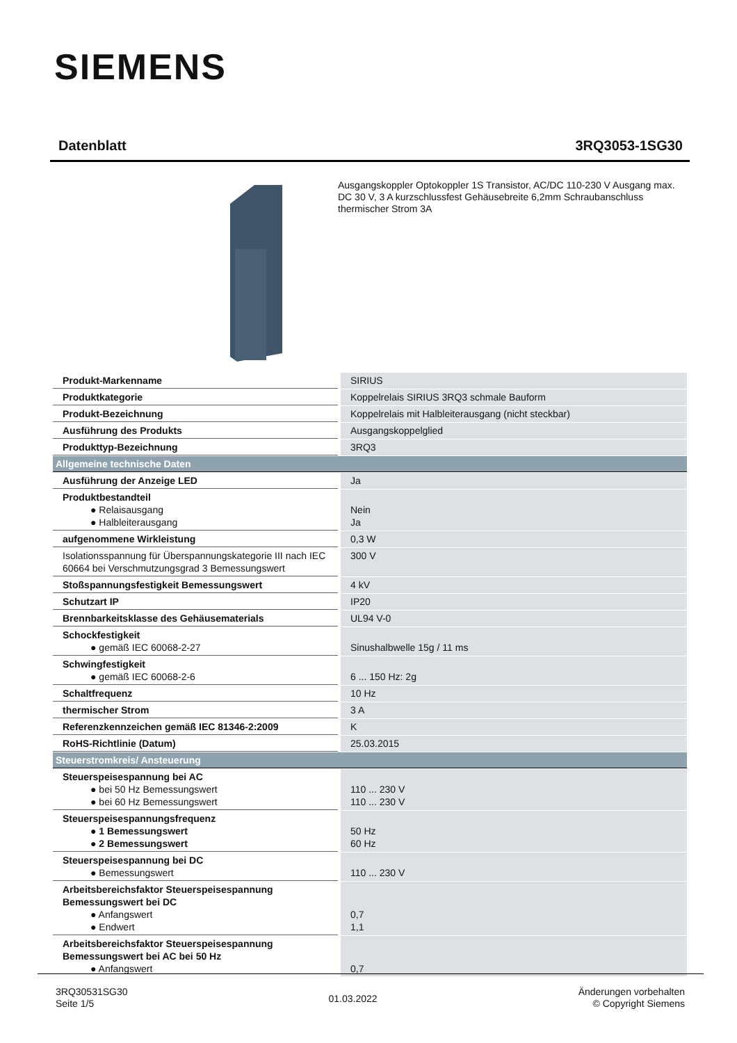SIEMENS
Datenblatt 3RQ3053-1SG30
Ausgangskoppler Optokoppler 1S Transistor, AC/DC 110-230 V Ausgang max. DC 30 V, 3 A kurzschlussfest Gehäusebreite 6,2mm Schraubanschluss thermischer Strom 3A
| Produkt-Markenname | SIRIUS |
| Produktkategorie | Koppelrelais SIRIUS 3RQ3 schmale Bauform |
| Produkt-Bezeichnung | Koppelrelais mit Halbleiterausgang (nicht steckbar) |
| Ausführung des Produkts | Ausgangskoppelglied |
| Produkttyp-Bezeichnung | 3RQ3 |
| Allgemeine technische Daten | |
| Ausführung der Anzeige LED | Ja |
| Produktbestandteil ● Relaisausgang ● Halbleiterausgang | Nein Ja |
| aufgenommene Wirkleistung | 0,3 W |
| Isolationsspannung für Überspannungskategorie III nach IEC 60664 bei Verschmutzungsgrad 3 Bemessungswert | 300 V |
| Stoßspannungsfestigkeit Bemessungswert | 4 kV |
| Schutzart IP | IP20 |
| Brennbarkeitsklasse des Gehäusematerials | UL94 V-0 |
| Schockfestigkeit ● gemäß IEC 60068-2-27 | Sinushalbwelle 15g / 11 ms |
| Schwingfestigkeit ● gemäß IEC 60068-2-6 | 6 ... 150 Hz: 2g |
| Schaltfrequenz | 10 Hz |
| thermischer Strom | 3 A |
| Referenzkennzeichen gemäß IEC 81346-2:2009 | K |
| RoHS-Richtlinie (Datum) | 25.03.2015 |
| Steuerstromkreis/ Ansteuerung | |
| Steuerspeisespannung bei AC ● bei 50 Hz Bemessungswert ● bei 60 Hz Bemessungswert | 110 ... 230 V 110 ... 230 V |
| Steuerspeisespannungsfrequenz ● 1 Bemessungswert ● 2 Bemessungswert | 50 Hz 60 Hz |
| Steuerspeisespannung bei DC ● Bemessungswert | 110 ... 230 V |
| Arbeitsbereichsfaktor Steuerspeisespannung Bemessungswert bei DC ● Anfangswert ● Endwert | 0,7 1,1 |
| Arbeitsbereichsfaktor Steuerspeisespannung Bemessungswert bei AC bei 50 Hz ● Anfangswert | 0,7 |
3RQ30531SG30
Seite 1/5
01.03.2022
Änderungen vorbehalten
© Copyright Siemens